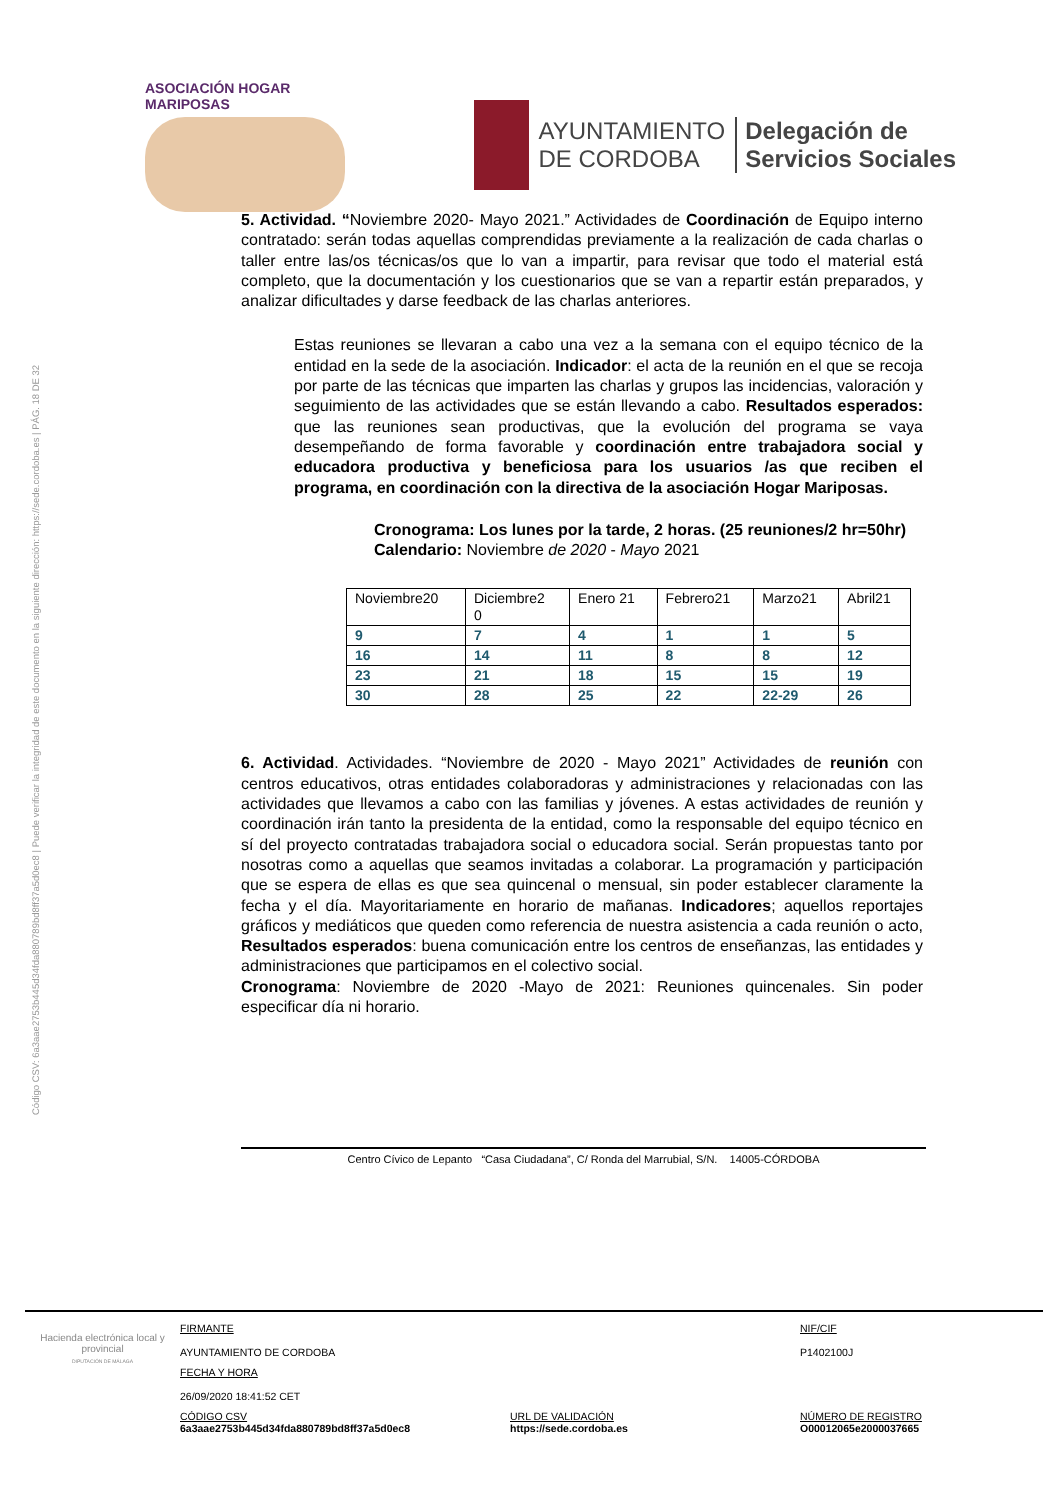ASOCIACIÓN HOGAR MARIPOSAS
AYUNTAMIENTO
DE CORDOBA
Delegación de
Servicios Sociales
Código CSV: 6a3aae2753b445d34fda880789bd8ff37a5d0ec8 | Puede verificar la integridad de este documento en la siguiente dirección: https://sede.cordoba.es | PÁG. 18 DE 32
5. Actividad. “Noviembre 2020- Mayo 2021.” Actividades de Coordinación de Equipo interno contratado: serán todas aquellas comprendidas previamente a la realización de cada charlas o taller entre las/os técnicas/os que lo van a impartir, para revisar que todo el material está completo, que la documentación y los cuestionarios que se van a repartir están preparados, y analizar dificultades y darse feedback de las charlas anteriores.
Estas reuniones se llevaran a cabo una vez a la semana con el equipo técnico de la entidad en la sede de la asociación. Indicador: el acta de la reunión en el que se recoja por parte de las técnicas que imparten las charlas y grupos las incidencias, valoración y seguimiento de las actividades que se están llevando a cabo. Resultados esperados: que las reuniones sean productivas, que la evolución del programa se vaya desempeñando de forma favorable y coordinación entre trabajadora social y educadora productiva y beneficiosa para los usuarios /as que reciben el programa, en coordinación con la directiva de la asociación Hogar Mariposas.
Cronograma: Los lunes por la tarde, 2 horas. (25 reuniones/2 hr=50hr)
Calendario: Noviembre de 2020 - Mayo 2021
| Noviembre20 | Diciembre2 0 | Enero 21 | Febrero21 | Marzo21 | Abril21 |
| 9 | 7 | 4 | 1 | 1 | 5 |
| 16 | 14 | 11 | 8 | 8 | 12 |
| 23 | 21 | 18 | 15 | 15 | 19 |
| 30 | 28 | 25 | 22 | 22-29 | 26 |
6. Actividad. Actividades. “Noviembre de 2020 - Mayo 2021” Actividades de reunión con centros educativos, otras entidades colaboradoras y administraciones y relacionadas con las actividades que llevamos a cabo con las familias y jóvenes. A estas actividades de reunión y coordinación irán tanto la presidenta de la entidad, como la responsable del equipo técnico en sí del proyecto contratadas trabajadora social o educadora social. Serán propuestas tanto por nosotras como a aquellas que seamos invitadas a colaborar. La programación y participación que se espera de ellas es que sea quincenal o mensual, sin poder establecer claramente la fecha y el día. Mayoritariamente en horario de mañanas. Indicadores; aquellos reportajes gráficos y mediáticos que queden como referencia de nuestra asistencia a cada reunión o acto, Resultados esperados: buena comunicación entre los centros de enseñanzas, las entidades y administraciones que participamos en el colectivo social.
Cronograma: Noviembre de 2020 -Mayo de 2021: Reuniones quincenales. Sin poder especificar día ni horario.
Centro Cívico de Lepanto “Casa Ciudadana”, C/ Ronda del Marrubial, S/N. 14005-CÓRDOBA
Hacienda electrónica local y provincial
DIPUTACIÓN DE MÁLAGA
FIRMANTE
AYUNTAMIENTO DE CORDOBA
NIF/CIF
P1402100J
FECHA Y HORA
26/09/2020 18:41:52 CET
CÓDIGO CSV
6a3aae2753b445d34fda880789bd8ff37a5d0ec8
URL DE VALIDACIÓN
https://sede.cordoba.es
NÚMERO DE REGISTRO
O00012065e2000037665